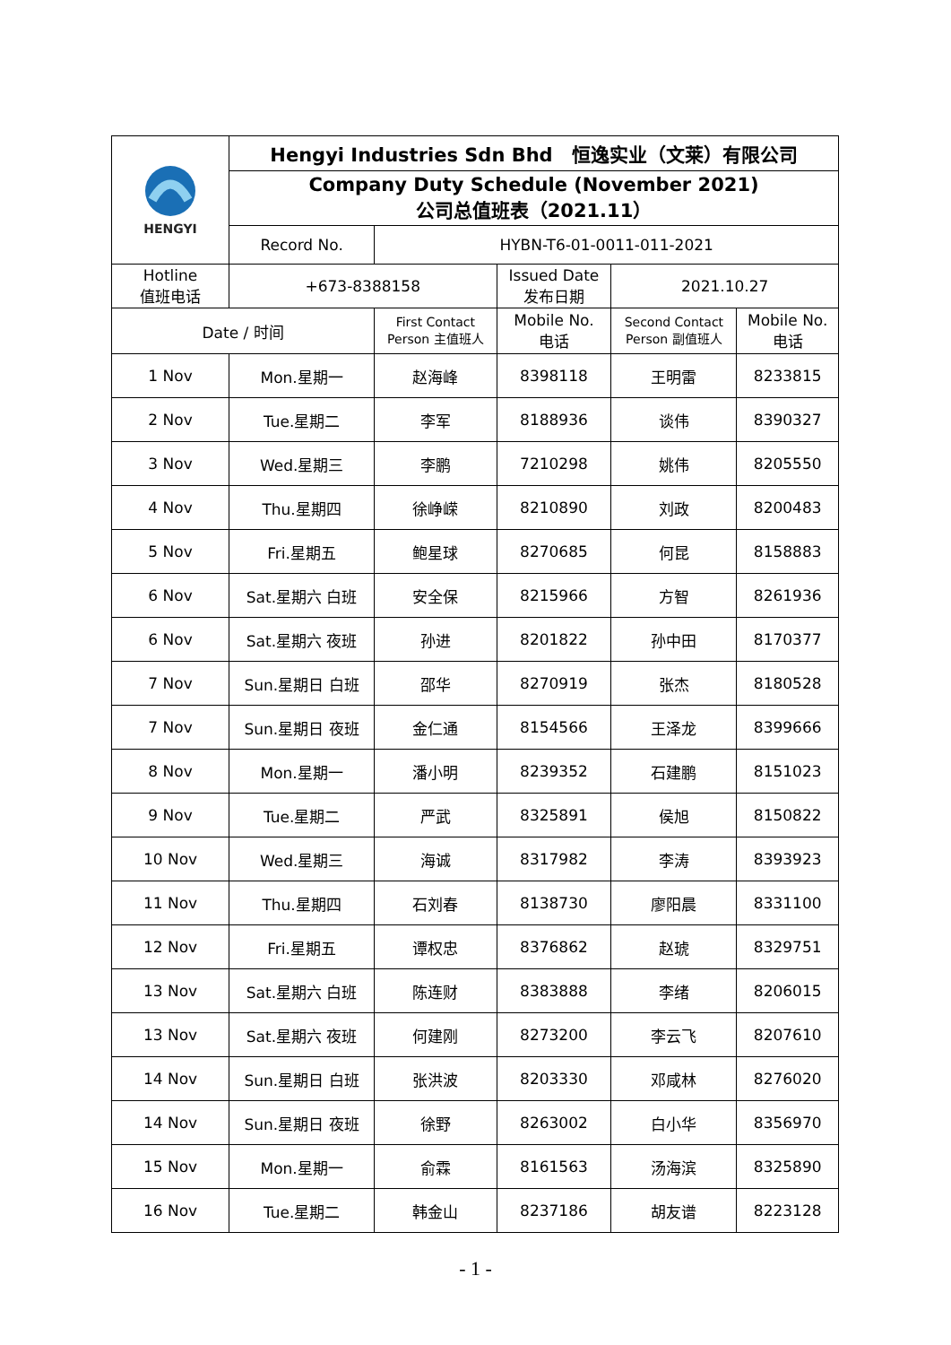| HENGYI | Hengyi Industries Sdn Bhd 恒逸实业（文莱）有限公司 | | | | |
| | Company Duty Schedule (November 2021) 公司总值班表（2021.11） | | | | |
| | Record No. | HYBN-T6-01-0011-011-2021 | | | |
| Hotline 值班电话 | +673-8388158 | | Issued Date 发布日期 | 2021.10.27 | |
| Date / 时间 | | First Contact Person 主值班人 | Mobile No. 电话 | Second Contact Person 副值班人 | Mobile No. 电话 |
| 1 Nov | Mon.星期一 | 赵海峰 | 8398118 | 王明雷 | 8233815 |
| 2 Nov | Tue.星期二 | 李军 | 8188936 | 谈伟 | 8390327 |
| 3 Nov | Wed.星期三 | 李鹏 | 7210298 | 姚伟 | 8205550 |
| 4 Nov | Thu.星期四 | 徐峥嵘 | 8210890 | 刘政 | 8200483 |
| 5 Nov | Fri.星期五 | 鲍星球 | 8270685 | 何昆 | 8158883 |
| 6 Nov | Sat.星期六 白班 | 安全保 | 8215966 | 方智 | 8261936 |
| 6 Nov | Sat.星期六 夜班 | 孙进 | 8201822 | 孙中田 | 8170377 |
| 7 Nov | Sun.星期日 白班 | 邵华 | 8270919 | 张杰 | 8180528 |
| 7 Nov | Sun.星期日 夜班 | 金仁通 | 8154566 | 王泽龙 | 8399666 |
| 8 Nov | Mon.星期一 | 潘小明 | 8239352 | 石建鹏 | 8151023 |
| 9 Nov | Tue.星期二 | 严武 | 8325891 | 侯旭 | 8150822 |
| 10 Nov | Wed.星期三 | 海诚 | 8317982 | 李涛 | 8393923 |
| 11 Nov | Thu.星期四 | 石刘春 | 8138730 | 廖阳晨 | 8331100 |
| 12 Nov | Fri.星期五 | 谭权忠 | 8376862 | 赵琥 | 8329751 |
| 13 Nov | Sat.星期六 白班 | 陈连财 | 8383888 | 李绪 | 8206015 |
| 13 Nov | Sat.星期六 夜班 | 何建刚 | 8273200 | 李云飞 | 8207610 |
| 14 Nov | Sun.星期日 白班 | 张洪波 | 8203330 | 邓咸林 | 8276020 |
| 14 Nov | Sun.星期日 夜班 | 徐野 | 8263002 | 白小华 | 8356970 |
| 15 Nov | Mon.星期一 | 俞霖 | 8161563 | 汤海滨 | 8325890 |
| 16 Nov | Tue.星期二 | 韩金山 | 8237186 | 胡友谱 | 8223128 |
- 1 -